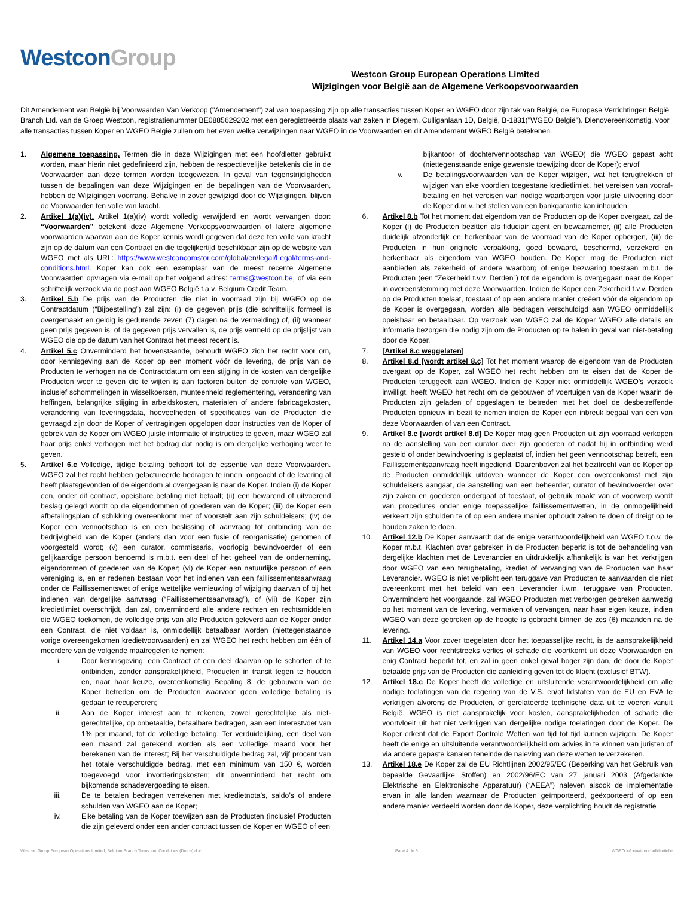Westcon Group
Westcon Group European Operations Limited
Wijzigingen voor België aan de Algemene Verkoopsvoorwaarden
Dit Amendement van België bij Voorwaarden Van Verkoop ("Amendement") zal van toepassing zijn op alle transacties tussen Koper en WGEO door zijn tak van België, de Europese Verrichtingen België Branch Ltd. van de Groep Westcon, registratienummer BE0885629202 met een geregistreerde plaats van zaken in Diegem, Culliganlaan 1D, België, B-1831("WGEO België"). Dienovereenkomstig, voor alle transacties tussen Koper en WGEO België zullen om het even welke verwijzingen naar WGEO in de Voorwaarden en dit Amendement WGEO België betekenen.
1. Algemene toepassing. Termen die in deze Wijzigingen met een hoofdletter gebruikt worden, maar hierin niet gedefinieerd zijn, hebben de respectievelijke betekenis die in de Voorwaarden aan deze termen worden toegewezen. In geval van tegenstrijdigheden tussen de bepalingen van deze Wijzigingen en de bepalingen van de Voorwaarden, hebben de Wijzigingen voorrang. Behalve in zover gewijzigd door de Wijzigingen, blijven de Voorwaarden ten volle van kracht.
2. Artikel 1(a)(iv). Artikel 1(a)(iv) wordt volledig verwijderd en wordt vervangen door: “Voorwaarden” betekent deze Algemene Verkoopsvoorwaarden of latere algemene voorwaarden waarvan aan de Koper kennis wordt gegeven dat deze ten volle van kracht zijn op de datum van een Contract en die tegelijkertijd beschikbaar zijn op de website van WGEO met als URL: https://www.westconcomstor.com/global/en/legal/Legal/terms-and-conditions.html. Koper kan ook een exemplaar van de meest recente Algemene Voorwaarden opvragen via e-mail op het volgend adres: terms@westcon.be, of via een schriftelijk verzoek via de post aan WGEO België t.a.v. Belgium Credit Team.
3. Artikel 5.b De prijs van de Producten die niet in voorraad zijn bij WGEO op de Contractdatum (“Bijbestelling”) zal zijn: (i) de gegeven prijs (die schriftelijk formeel is overgemaakt en geldig is gedurende zeven (7) dagen na de vermelding) of, (ii) wanneer geen prijs gegeven is, of de gegeven prijs vervallen is, de prijs vermeld op de prijslijst van WGEO die op de datum van het Contract het meest recent is.
4. Artikel 5.c Onverminderd het bovenstaande, behoudt WGEO zich het recht voor om, door kennisgeving aan de Koper op een moment vóór de levering, de prijs van de Producten te verhogen na de Contractdatum om een stijging in de kosten van dergelijke Producten weer te geven die te wijten is aan factoren buiten de controle van WGEO, inclusief schommelingen in wisselkoersen, munteenheid reglementering, verandering van heffingen, belangrijke stijging in arbeidskosten, materialen of andere fabricagekosten, verandering van leveringsdata, hoeveelheden of specificaties van de Producten die gevraagd zijn door de Koper of vertragingen opgelopen door instructies van de Koper of gebrek van de Koper om WGEO juiste informatie of instructies te geven, maar WGEO zal haar prijs enkel verhogen met het bedrag dat nodig is om dergelijke verhoging weer te geven.
5. Artikel 6.c Volledige, tijdige betaling behoort tot de essentie van deze Voorwaarden. WGEO zal het recht hebben gefactureerde bedragen te innen, ongeacht of de levering al heeft plaatsgevonden of de eigendom al overgegaan is naar de Koper. Indien (i) de Koper een, onder dit contract, opeisbare betaling niet betaalt; (ii) een bewarend of uitvoerend beslag gelegd wordt op de eigendommen of goederen van de Koper; (iii) de Koper een afbetalingsplan of schikking overeenkomt met of voorstelt aan zijn schuldeisers; (iv) de Koper een vennootschap is en een beslissing of aanvraag tot ontbinding van de bedrijvigheid van de Koper (anders dan voor een fusie of reorganisatie) genomen of voorgesteld wordt; (v) een curator, commissaris, voorlopig bewindvoerder of een gelijkaardige persoon benoemd is m.b.t. een deel of het geheel van de onderneming, eigendommen of goederen van de Koper; (vi) de Koper een natuurlijke persoon of een vereniging is, en er redenen bestaan voor het indienen van een faillissementsaanvraag onder de Faillissementswet of enige wettelijke vernieuwing of wijziging daarvan of bij het indienen van dergelijke aanvraag (“Faillissementsaanvraag”), of (vii) de Koper zijn kredietlimiet overschrijdt, dan zal, onverminderd alle andere rechten en rechtsmiddelen die WGEO toekomen, de volledige prijs van alle Producten geleverd aan de Koper onder een Contract, die niet voldaan is, onmiddellijk betaalbaar worden (niettegenstaande vorige overeengekomen kredietvoorwaarden) en zal WGEO het recht hebben om één of meerdere van de volgende maatregelen te nemen:
i. Door kennisgeving, een Contract of een deel daarvan op te schorten of te ontbinden, zonder aansprakelijkheid, Producten in transit tegen te houden en, naar haar keuze, overeenkomstig Bepaling 8, de gebouwen van de Koper betreden om de Producten waarvoor geen volledige betaling is gedaan te recupereren;
ii. Aan de Koper interest aan te rekenen, zowel gerechtelijke als niet-gerechtelijke, op onbetaalde, betaalbare bedragen, aan een interestvoet van 1% per maand, tot de volledige betaling. Ter verduidelijking, een deel van een maand zal gerekend worden als een volledige maand voor het berekenen van de interest; Bij het verschuldigde bedrag zal, vijf procent van het totale verschuldigde bedrag, met een minimum van 150 €, worden toegevoegd voor invorderingskosten; dit onverminderd het recht om bijkomende schadevergoeding te eisen.
iii. De te betalen bedragen verrekenen met kredietnota’s, saldo’s of andere schulden van WGEO aan de Koper;
iv. Elke betaling van de Koper toewijzen aan de Producten (inclusief Producten die zijn geleverd onder een ander contract tussen de Koper en WGEO of een
bijkantoor of dochtervennootschap van WGEO) die WGEO gepast acht (niettegenstaande enige gewenste toewijzing door de Koper); en/of
v. De betalingsvoorwaarden van de Koper wijzigen, wat het terugtrekken of wijzigen van elke voordien toegestane kredietlimiet, het vereisen van vooraf­betaling en het vereisen van nodige waarborgen voor juiste uitvoering door de Koper d.m.v. het stellen van een bankgarantie kan inhouden.
6. Artikel 8.b Tot het moment dat eigendom van de Producten op de Koper overgaat, zal de Koper (i) de Producten bezitten als fiduciair agent en bewaarnemer, (ii) alle Producten duidelijk afzonderlijk en herkenbaar van de voorraad van de Koper opbergen, (iii) de Producten in hun originele verpakking, goed bewaard, beschermd, verzekerd en herkenbaar als eigendom van WGEO houden. De Koper mag de Producten niet aanbieden als zekerheid of andere waarborg of enige bezwaring toestaan m.b.t. de Producten (een “Zekerheid t.v.v. Derden”) tot de eigendom is overgegaan naar de Koper in overeenstemming met deze Voorwaarden. Indien de Koper een Zekerheid t.v.v. Derden op de Producten toelaat, toestaat of op een andere manier creëert vóór de eigendom op de Koper is overgegaan, worden alle bedragen verschuldigd aan WGEO onmiddellijk opeisbaar en betaalbaar. Op verzoek van WGEO zal de Koper WGEO alle details en informatie bezorgen die nodig zijn om de Producten op te halen in geval van niet-betaling door de Koper.
7. [Artikel 8.c weggelaten]
8. Artikel 8.d [wordt artikel 8.c] Tot het moment waarop de eigendom van de Producten overgaat op de Koper, zal WGEO het recht hebben om te eisen dat de Koper de Producten teruggeeft aan WGEO. Indien de Koper niet onmiddellijk WGEO’s verzoek inwilligt, heeft WGEO het recht om de gebouwen of voertuigen van de Koper waarin de Producten zijn geladen of opgeslagen te betreden met het doel de desbetreffende Producten opnieuw in bezit te nemen indien de Koper een inbreuk begaat van één van deze Voorwaarden of van een Contract.
9. Artikel 8.e [wordt artikel 8.d] De Koper mag geen Producten uit zijn voorraad verkopen na de aanstelling van een curator over zijn goederen of nadat hij in ontbinding werd gesteld of onder bewindvoering is geplaatst of, indien het geen vennootschap betreft, een Faillissementsaanvraag heeft ingediend. Daarenboven zal het bezitrecht van de Koper op de Producten onmiddellijk uitdoven wanneer de Koper een overeenkomst met zijn schuldeisers aangaat, de aanstelling van een beheerder, curator of bewindvoerder over zijn zaken en goederen ondergaat of toestaat, of gebruik maakt van of voorwerp wordt van procedures onder enige toepasselijke faillissementwetten, in de onmogelijkheid verkeert zijn schulden te of op een andere manier ophoudt zaken te doen of dreigt op te houden zaken te doen.
10. Artikel 12.b De Koper aanvaardt dat de enige verantwoordelijkheid van WGEO t.o.v. de Koper m.b.t. Klachten over gebreken in de Producten beperkt is tot de behandeling van dergelijke klachten met de Leverancier en uitdrukkelijk afhankelijk is van het verkrijgen door WGEO van een terugbetaling, krediet of vervanging van de Producten van haar Leverancier. WGEO is niet verplicht een teruggave van Producten te aanvaarden die niet overeenkomt met het beleid van een Leverancier i.v.m. teruggave van Producten. Onverminderd het voorgaande, zal WGEO Producten met verborgen gebreken aanwezig op het moment van de levering, vermaken of vervangen, naar haar eigen keuze, indien WGEO van deze gebreken op de hoogte is gebracht binnen de zes (6) maanden na de levering.
11. Artikel 14.a Voor zover toegelaten door het toepasselijke recht, is de aansprakelijkheid van WGEO voor rechtstreeks verlies of schade die voortkomt uit deze Voorwaarden en enig Contract beperkt tot, en zal in geen enkel geval hoger zijn dan, de door de Koper betaalde prijs van de Producten die aanleiding geven tot de klacht (exclusief BTW).
12. Artikel 18.c De Koper heeft de volledige en uitsluitende verantwoordelijkheid om alle nodige toelatingen van de regering van de V.S. en/of lidstaten van de EU en EVA te verkrijgen alvorens de Producten, of gerelateerde technische data uit te voeren vanuit België. WGEO is niet aansprakelijk voor kosten, aansprakelijkheden of schade die voortvloeit uit het niet verkrijgen van dergelijke nodige toelatingen door de Koper. De Koper erkent dat de Export Controle Wetten van tijd tot tijd kunnen wijzigen. De Koper heeft de enige en uitsluitende verantwoordelijkheid om advies in te winnen van juristen of via andere gepaste kanalen teneinde de naleving van deze wetten te verzekeren.
13. Artikel 18.e De Koper zal de EU Richtlijnen 2002/95/EC (Beperking van het Gebruik van bepaalde Gevaarlijke Stoffen) en 2002/96/EC van 27 januari 2003 (Afgedankte Elektrische en Elektronische Apparatuur) (“AEEA”) naleven alsook de implementatie ervan in alle landen waarnaar de Producten geïmporteerd, geëxporteerd of op een andere manier verdeeld worden door de Koper, deze verplichting houdt de registratie
Westcon Group European Operations Limited, Belgium Branch Terms and Conditions (Dutch).doc Page 4 de 5 WGEO Information confidentielle